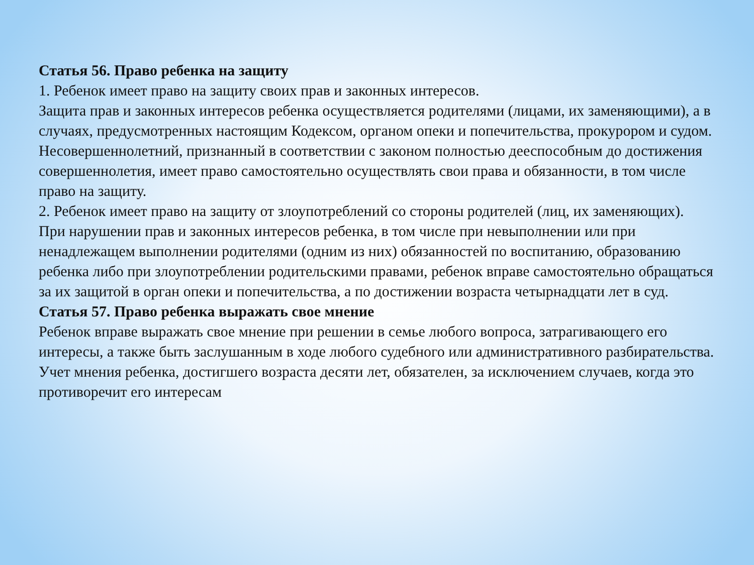Статья 56. Право ребенка на защиту
1. Ребенок имеет право на защиту своих прав и законных интересов.
Защита прав и законных интересов ребенка осуществляется родителями (лицами, их заменяющими), а в случаях, предусмотренных настоящим Кодексом, органом опеки и попечительства, прокурором и судом.
Несовершеннолетний, признанный в соответствии с законом полностью дееспособным до достижения совершеннолетия, имеет право самостоятельно осуществлять свои права и обязанности, в том числе право на защиту.
2. Ребенок имеет право на защиту от злоупотреблений со стороны родителей (лиц, их заменяющих).
При нарушении прав и законных интересов ребенка, в том числе при невыполнении или при ненадлежащем выполнении родителями (одним из них) обязанностей по воспитанию, образованию ребенка либо при злоупотреблении родительскими правами, ребенок вправе самостоятельно обращаться за их защитой в орган опеки и попечительства, а по достижении возраста четырнадцати лет в суд.
Статья 57. Право ребенка выражать свое мнение
Ребенок вправе выражать свое мнение при решении в семье любого вопроса, затрагивающего его интересы, а также быть заслушанным в ходе любого судебного или административного разбирательства. Учет мнения ребенка, достигшего возраста десяти лет, обязателен, за исключением случаев, когда это противоречит его интересам